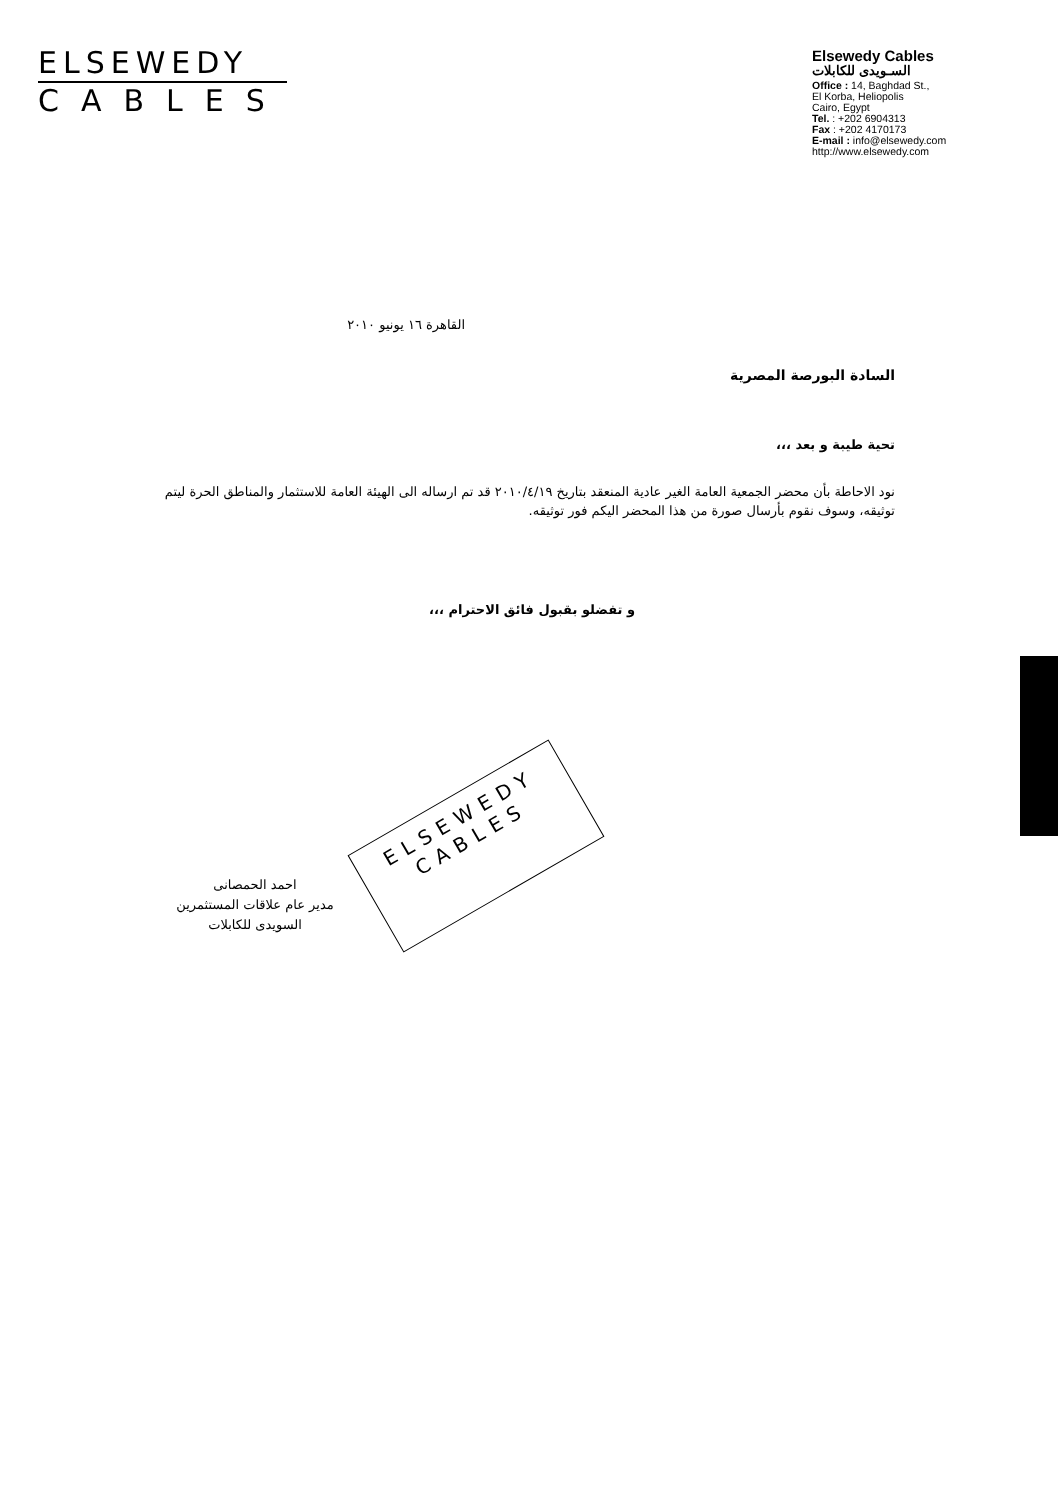ELSEWEDY
CABLES
Elsewedy Cables
السـويدى للكابلات
Office : 14, Baghdad St.,
El Korba, Heliopolis
Cairo, Egypt
Tel. : +202 6904313
Fax : +202 4170173
E-mail : info@elsewedy.com
http://www.elsewedy.com
القاهرة ١٦ يونيو ٢٠١٠
السادة البورصة المصرية
تحية طيبة و بعد ،،،
نود الاحاطة بأن محضر الجمعية العامة الغير عادية المنعقد بتاريخ ٢٠١٠/٤/١٩ قد تم ارساله الى الهيئة العامة للاستثمار والمناطق الحرة ليتم توثيقه، وسوف نقوم بأرسال صورة من هذا المحضر اليكم فور توثيقه.
و تفضلو بقبول فائق الاحترام ،،،
ELSEWEDY
CABLES
احمد الحمصانى
مدير عام علاقات المستثمرين
السويدى للكابلات